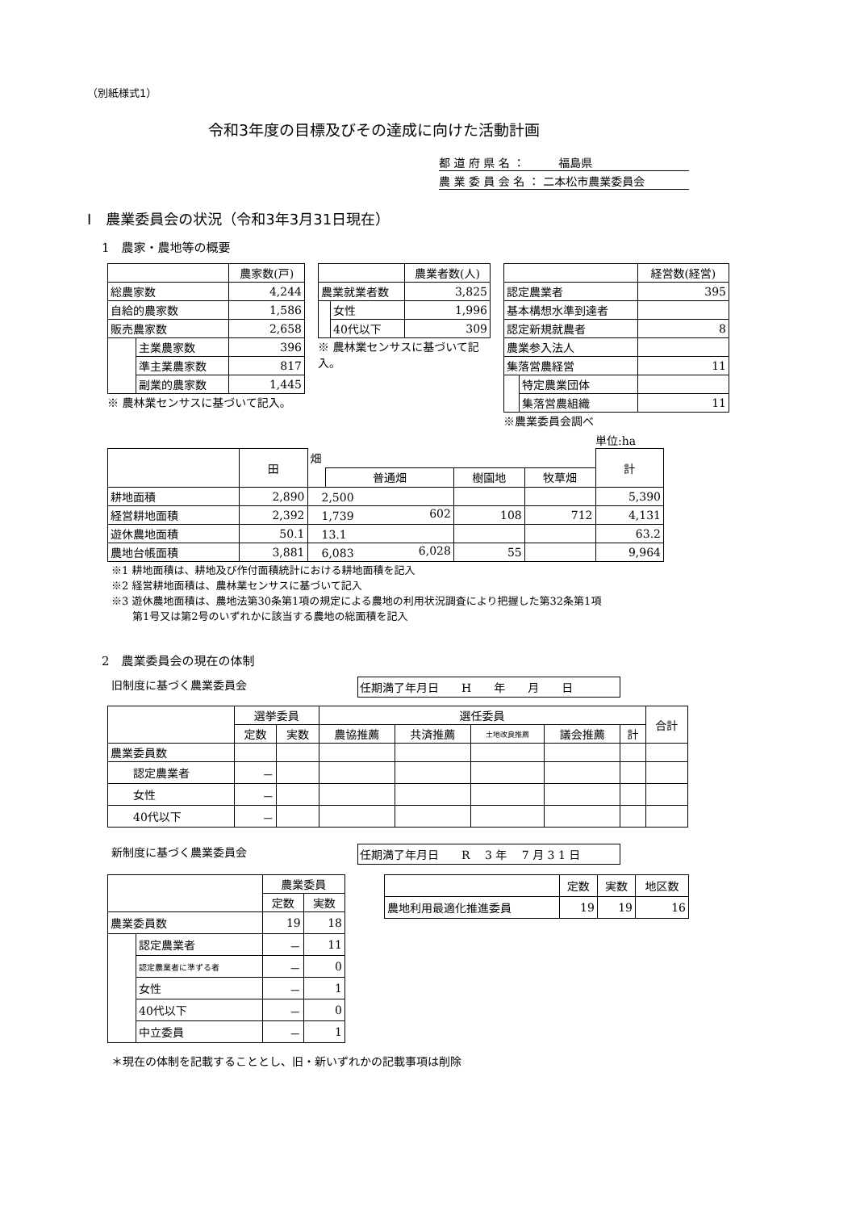（別紙様式1）
令和3年度の目標及びその達成に向けた活動計画
都 道 府 県 名 ：　　　福島県
農 業 委 員 会 名 ： 二本松市農業委員会
Ⅰ　農業委員会の状況（令和3年3月31日現在）
1　農家・農地等の概要
| | | 農家数(戸) |
| 総農家数 | | 4,244 |
| 自給的農家数 | | 1,586 |
| 販売農家数 | | 2,658 |
| | 主業農家数 | 396 |
| | 準主業農家数 | 817 |
| | 副業的農家数 | 1,445 |
※ 農林業センサスに基づいて記入。
| | | 農業者数(人) |
| 農業就業者数 | | 3,825 |
| | 女性 | 1,996 |
| | 40代以下 | 309 |
※ 農林業センサスに基づいて記入。
| | | 経営数(経営) |
| 認定農業者 | | 395 |
| 基本構想水準到達者 | | |
| 認定新規就農者 | | 8 |
| 農業参入法人 | | |
| 集落営農経営 | | 11 |
| | 特定農業団体 | |
| | 集落営農組織 | 11 |
※農業委員会調べ
単位:ha
| | 田 | 畑 | | | | 計 |
| | | | 普通畑 | 樹園地 | 牧草畑 | |
| 耕地面積 | 2,890 | 2,500 | | | | 5,390 |
| 経営耕地面積 | 2,392 | 1,739 602 | | 108 | 712 | 4,131 |
| 遊休農地面積 | 50.1 | 13.1 | | | | 63.2 |
| 農地台帳面積 | 3,881 | 6,083 6,028 | | 55 | | 9,964 |
※1 耕地面積は、耕地及び作付面積統計における耕地面積を記入
※2 経営耕地面積は、農林業センサスに基づいて記入
※3 遊休農地面積は、農地法第30条第1項の規定による農地の利用状況調査により把握した第32条第1項
　　第1号又は第2号のいずれかに該当する農地の総面積を記入
2　農業委員会の現在の体制
旧制度に基づく農業委員会 任期満了年月日　　H　　年　　月　　日
| | 選挙委員 | | 選任委員 | | | | | 合計 | | |
| | 定数 | 実数 | 農協推薦 | 共済推薦 | 土地改良推薦 | 議会推薦 | 計 | | | |
| | | 農業委員数 | | | | | | | | |
| 認定農業者 | － | | | | | | | | | |
| 女性 | － | | | | | | | | | |
| 40代以下 | － | | | | | | | | | |
新制度に基づく農業委員会 任期満了年月日　　R　 3 年　 7 月 3 1 日
| | | 農業委員 | |
| | | 定数 | 実数 |
| 農業委員数 | | 19 | 18 |
| | 認定農業者 | － | 11 |
| | 認定農業者に準ずる者 | － | 0 |
| | 女性 | － | 1 |
| | 40代以下 | － | 0 |
| | 中立委員 | － | 1 |
| | 定数 | 実数 | 地区数 |
| 農地利用最適化推進委員 | 19 | 19 | 16 |
＊現在の体制を記載することとし、旧・新いずれかの記載事項は削除